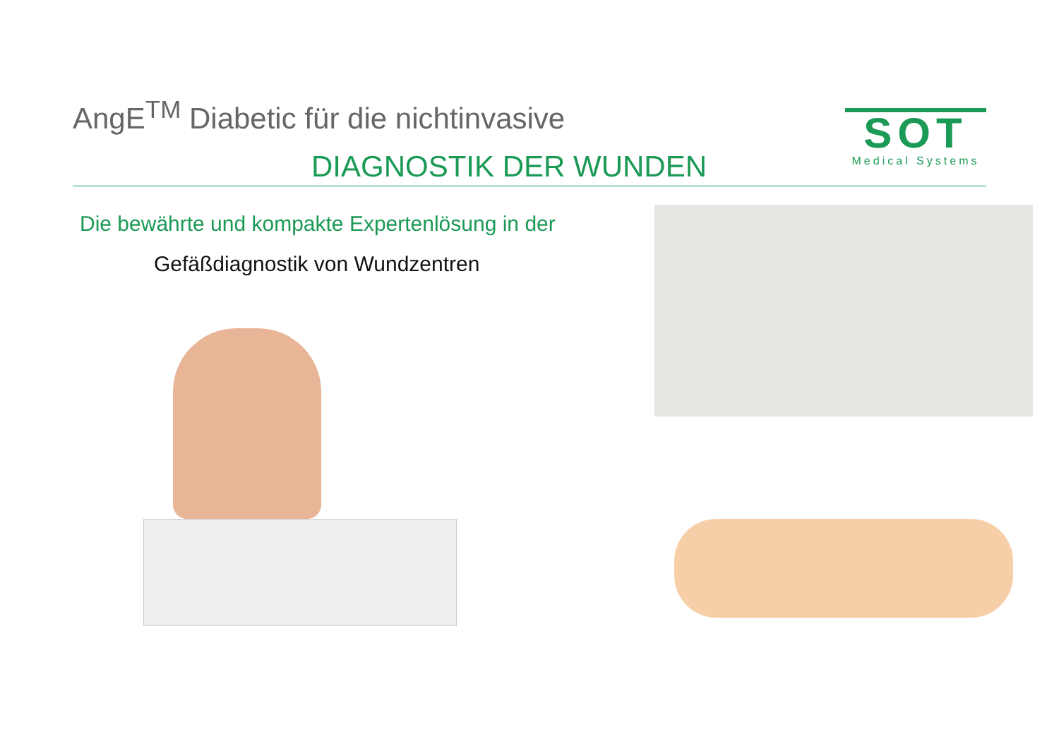AngE<sup>TM</sup> Diabetic für die nichtinvasive
DIAGNOSTIK DER WUNDEN
SOT
Medical Systems
Die bewährte und kompakte Expertenlösung in der
Gefäßdiagnostik von Wundzentren